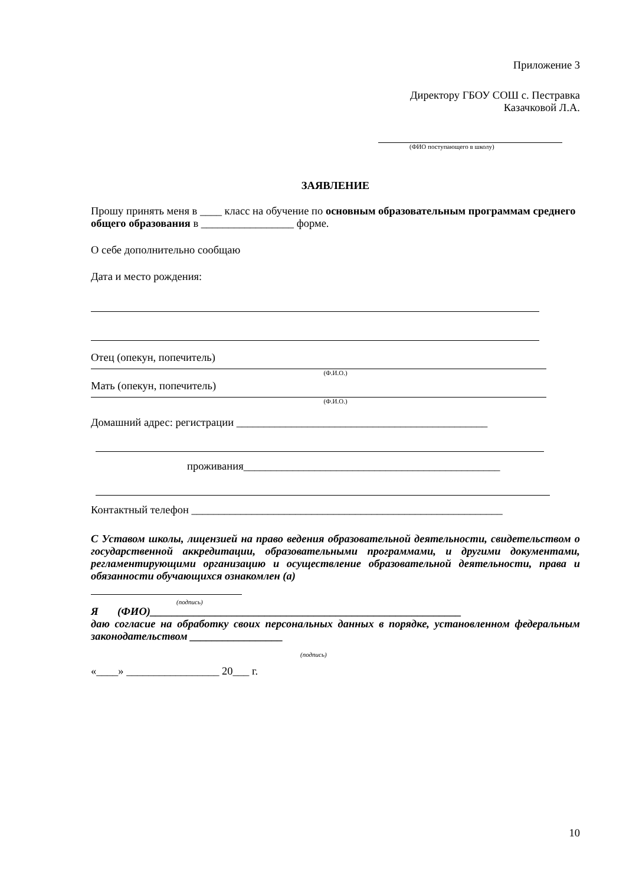Приложение 3
Директору ГБОУ СОШ с. Пестравка
Казачковой Л.А.
(ФИО поступающего в школу)
ЗАЯВЛЕНИЕ
Прошу принять меня в ____ класс на обучение по основным образовательным программам среднего общего образования в _________________ форме.
О себе дополнительно сообщаю
Дата и место рождения:
Отец (опекун, попечитель)
(Ф.И.О.)
Мать (опекун, попечитель)
(Ф.И.О.)
Домашний адрес: регистрации ______________________________________________
проживания_______________________________________________
Контактный телефон _________________________________________________________
С Уставом школы, лицензией на право ведения образовательной деятельности, свидетельством о государственной аккредитации, образовательными программами, и другими документами, регламентирующими организацию и осуществление образовательной деятельности, права и обязанности обучающихся ознакомлен (а)
(подпись)
Я (ФИО)_________________________________________________________
даю согласие на обработку своих персональных данных в порядке, установленном федеральным законодательством _________________
(подпись)
«____» _________________ 20___ г.
10